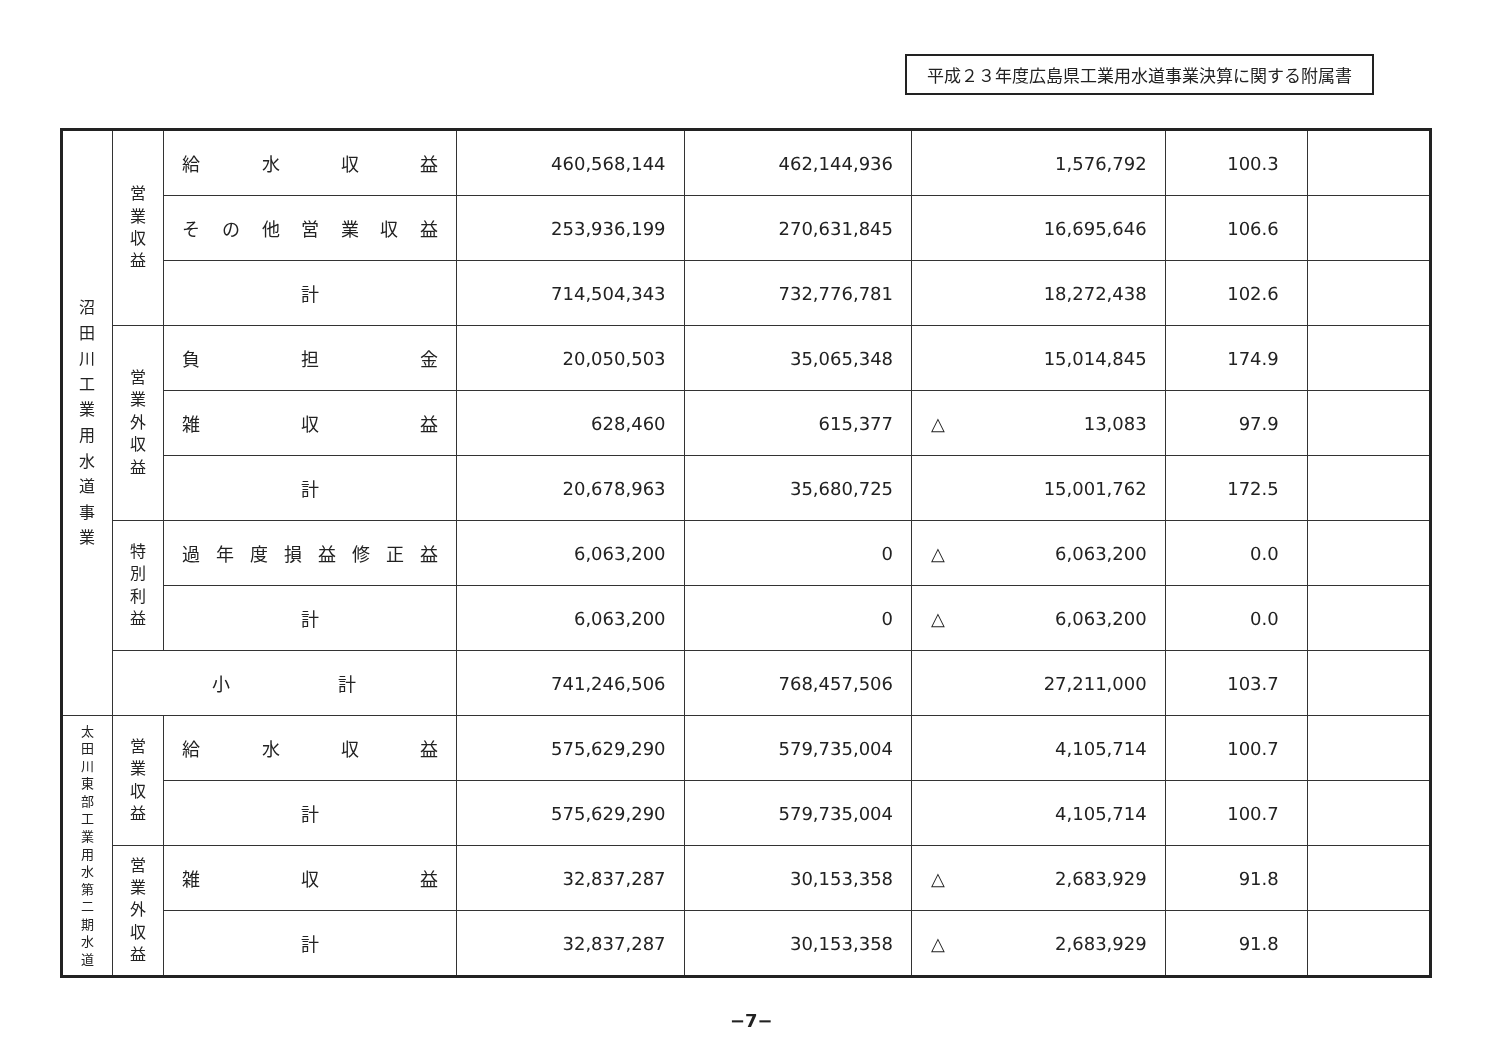平成２３年度広島県工業用水道事業決算に関する附属書
| 沼 田 川 工 業 用 水 道 事 業 | 営 業 収 益 | 給 水 収 益 | 460,568,144 | 462,144,936 | 1,576,792 | 100.3 | |
| | | その他営業収益 | 253,936,199 | 270,631,845 | 16,695,646 | 106.6 | |
| | | 計 | 714,504,343 | 732,776,781 | 18,272,438 | 102.6 | |
| | 営 業 外 収 益 | 負 担 金 | 20,050,503 | 35,065,348 | 15,014,845 | 174.9 | |
| | | 雑 収 益 | 628,460 | 615,377 | △ 13,083 | 97.9 | |
| | | 計 | 20,678,963 | 35,680,725 | 15,001,762 | 172.5 | |
| | 特 別 利 益 | 過年度損益修正益 | 6,063,200 | 0 | △ 6,063,200 | 0.0 | |
| | | 計 | 6,063,200 | 0 | △ 6,063,200 | 0.0 | |
| | 小 計 | | 741,246,506 | 768,457,506 | 27,211,000 | 103.7 | |
| 太 田 川 東 部 工 業 用 水 第 二 期 水 道 | 営 業 収 益 | 給 水 収 益 | 575,629,290 | 579,735,004 | 4,105,714 | 100.7 | |
| | | 計 | 575,629,290 | 579,735,004 | 4,105,714 | 100.7 | |
| | 営 業 外 収 益 | 雑 収 益 | 32,837,287 | 30,153,358 | △ 2,683,929 | 91.8 | |
| | | 計 | 32,837,287 | 30,153,358 | △ 2,683,929 | 91.8 | |
−7−